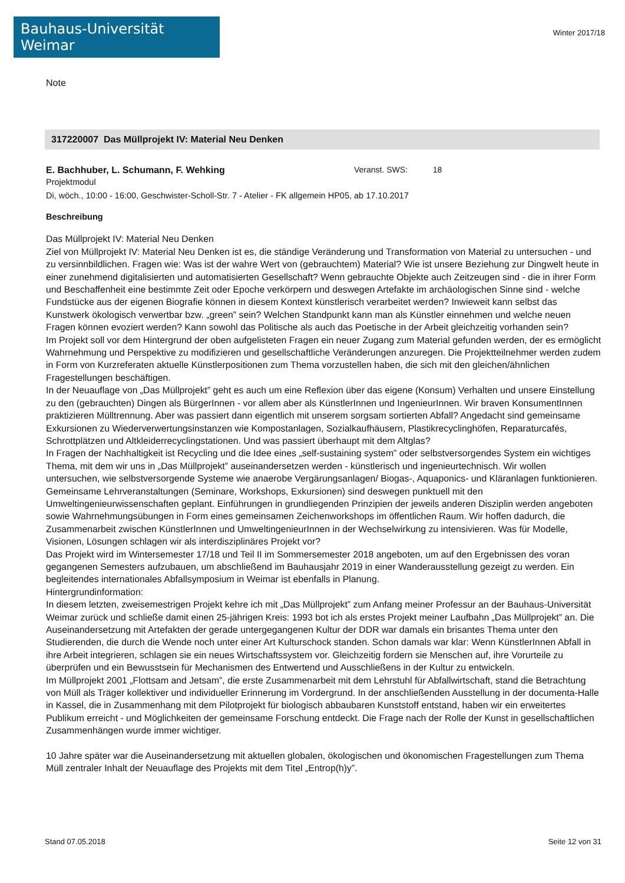Bauhaus-Universität Weimar
Winter 2017/18
Note
317220007 Das Müllprojekt IV: Material Neu Denken
E. Bachhuber, L. Schumann, F. Wehking Veranst. SWS: 18
Projektmodul
Di, wöch., 10:00 - 16:00, Geschwister-Scholl-Str. 7 - Atelier - FK allgemein HP05, ab 17.10.2017
Beschreibung
Das Müllprojekt IV: Material Neu Denken
Ziel von Müllprojekt IV: Material Neu Denken ist es, die ständige Veränderung und Transformation von Material zu untersuchen - und zu versinnbildlichen. Fragen wie: Was ist der wahre Wert von (gebrauchtem) Material? Wie ist unsere Beziehung zur Dingwelt heute in einer zunehmend digitalisierten und automatisierten Gesellschaft? Wenn gebrauchte Objekte auch Zeitzeugen sind - die in ihrer Form und Beschaffenheit eine bestimmte Zeit oder Epoche verkörpern und deswegen Artefakte im archäologischen Sinne sind - welche Fundstücke aus der eigenen Biografie können in diesem Kontext künstlerisch verarbeitet werden? Inwieweit kann selbst das Kunstwerk ökologisch verwertbar bzw. „green” sein? Welchen Standpunkt kann man als Künstler einnehmen und welche neuen Fragen können evoziert werden? Kann sowohl das Politische als auch das Poetische in der Arbeit gleichzeitig vorhanden sein?
Im Projekt soll vor dem Hintergrund der oben aufgelisteten Fragen ein neuer Zugang zum Material gefunden werden, der es ermöglicht Wahrnehmung und Perspektive zu modifizieren und gesellschaftliche Veränderungen anzuregen. Die Projektteilnehmer werden zudem in Form von Kurzreferaten aktuelle Künstlerpositionen zum Thema vorzustellen haben, die sich mit den gleichen/ähnlichen Fragestellungen beschäftigen.
In der Neuauflage von „Das Müllprojekt” geht es auch um eine Reflexion über das eigene (Konsum) Verhalten und unsere Einstellung zu den (gebrauchten) Dingen als BürgerInnen - vor allem aber als KünstlerInnen und IngenieurInnen. Wir braven KonsumentInnen praktizieren Mülltrennung. Aber was passiert dann eigentlich mit unserem sorgsam sortierten Abfall? Angedacht sind gemeinsame Exkursionen zu Wiederverwertungsinstanzen wie Kompostanlagen, Sozialkaufhäusern, Plastikrecyclinghöfen, Reparaturcafés, Schrottplätzen und Altkleiderrecyclingstationen. Und was passiert überhaupt mit dem Altglas?
In Fragen der Nachhaltigkeit ist Recycling und die Idee eines „self-sustaining system” oder selbstversorgendes System ein wichtiges Thema, mit dem wir uns in „Das Müllprojekt” auseinandersetzen werden - künstlerisch und ingenieurtechnisch. Wir wollen untersuchen, wie selbstversorgende Systeme wie anaerobe Vergärungsanlagen/ Biogas-, Aquaponics- und Kläranlagen funktionieren. Gemeinsame Lehrveranstaltungen (Seminare, Workshops, Exkursionen) sind deswegen punktuell mit den Umweltingenieurwissenschaften geplant. Einführungen in grundliegenden Prinzipien der jeweils anderen Disziplin werden angeboten sowie Wahrnehmungsübungen in Form eines gemeinsamen Zeichenworkshops im öffentlichen Raum. Wir hoffen dadurch, die Zusammenarbeit zwischen KünstlerInnen und UmweltingenieurInnen in der Wechselwirkung zu intensivieren. Was für Modelle, Visionen, Lösungen schlagen wir als interdisziplinäres Projekt vor?
Das Projekt wird im Wintersemester 17/18 und Teil II im Sommersemester 2018 angeboten, um auf den Ergebnissen des voran gegangenen Semesters aufzubauen, um abschließend im Bauhausjahr 2019 in einer Wanderausstellung gezeigt zu werden. Ein begleitendes internationales Abfallsymposium in Weimar ist ebenfalls in Planung.
Hintergrundinformation:
In diesem letzten, zweisemestrigen Projekt kehre ich mit „Das Müllprojekt” zum Anfang meiner Professur an der Bauhaus-Universität Weimar zurück und schließe damit einen 25-jährigen Kreis: 1993 bot ich als erstes Projekt meiner Laufbahn „Das Müllprojekt” an. Die Auseinandersetzung mit Artefakten der gerade untergegangenen Kultur der DDR war damals ein brisantes Thema unter den Studierenden, die durch die Wende noch unter einer Art Kulturschock standen. Schon damals war klar: Wenn KünstlerInnen Abfall in ihre Arbeit integrieren, schlagen sie ein neues Wirtschaftssystem vor. Gleichzeitig fordern sie Menschen auf, ihre Vorurteile zu überprüfen und ein Bewusstsein für Mechanismen des Entwertend und Ausschließens in der Kultur zu entwickeln.
Im Müllprojekt 2001 „Flottsam and Jetsam”, die erste Zusammenarbeit mit dem Lehrstuhl für Abfallwirtschaft, stand die Betrachtung von Müll als Träger kollektiver und individueller Erinnerung im Vordergrund. In der anschließenden Ausstellung in der documenta-Halle in Kassel, die in Zusammenhang mit dem Pilotprojekt für biologisch abbaubaren Kunststoff entstand, haben wir ein erweitertes Publikum erreicht - und Möglichkeiten der gemeinsame Forschung entdeckt. Die Frage nach der Rolle der Kunst in gesellschaftlichen Zusammenhängen wurde immer wichtiger.
10 Jahre später war die Auseinandersetzung mit aktuellen globalen, ökologischen und ökonomischen Fragestellungen zum Thema Müll zentraler Inhalt der Neuauflage des Projekts mit dem Titel „Entrop(h)y”.
Stand 07.05.2018 Seite 12 von 31